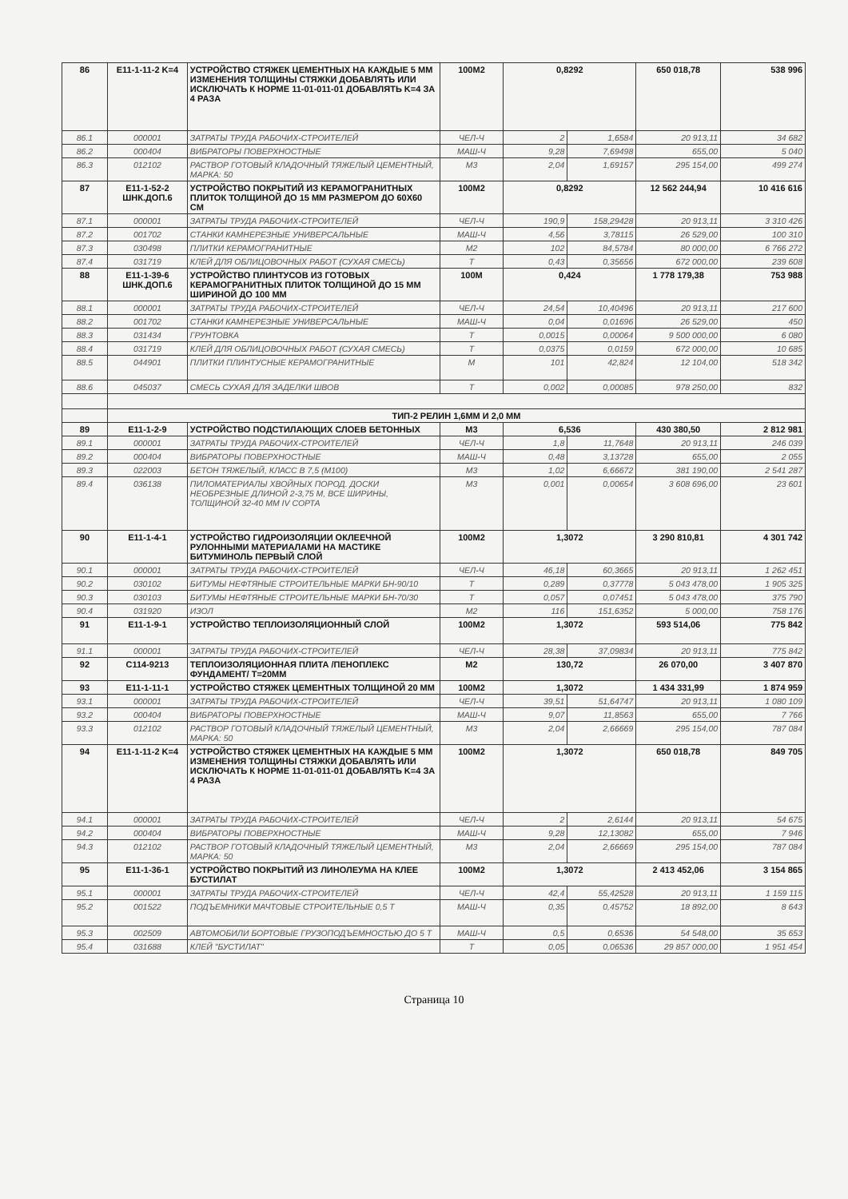| 86 | E11-1-11-2 K=4 | УСТРОЙСТВО СТЯЖЕК ЦЕМЕНТНЫХ НА КАЖДЫЕ 5 ММ ИЗМЕНЕНИЯ ТОЛЩИНЫ СТЯЖКИ ДОБАВЛЯТЬ ИЛИ ИСКЛЮЧАТЬ К НОРМЕ 11-01-011-01 ДОБАВЛЯТЬ K=4 ЗА 4 РАЗА | 100M2 | 0,8292 | | 650 018,78 | 538 996 |
| 86.1 | 000001 | ЗАТРАТЫ ТРУДА РАБОЧИХ-СТРОИТЕЛЕЙ | ЧЕЛ-Ч | 2 | 1,6584 | 20 913,11 | 34 682 |
| 86.2 | 000404 | ВИБРАТОРЫ ПОВЕРХНОСТНЫЕ | МАШ-Ч | 9,28 | 7,69498 | 655,00 | 5 040 |
| 86.3 | 012102 | РАСТВОР ГОТОВЫЙ КЛАДОЧНЫЙ ТЯЖЕЛЫЙ ЦЕМЕНТНЫЙ, МАРКА: 50 | М3 | 2,04 | 1,69157 | 295 154,00 | 499 274 |
| 87 | E11-1-52-2 ШНК.ДОП.6 | УСТРОЙСТВО ПОКРЫТИЙ ИЗ КЕРАМОГРАНИТНЫХ ПЛИТОК ТОЛЩИНОЙ ДО 15 ММ РАЗМЕРОМ ДО 60X60 СМ | 100M2 | 0,8292 | | 12 562 244,94 | 10 416 616 |
| 87.1 | 000001 | ЗАТРАТЫ ТРУДА РАБОЧИХ-СТРОИТЕЛЕЙ | ЧЕЛ-Ч | 190,9 | 158,29428 | 20 913,11 | 3 310 426 |
| 87.2 | 001702 | СТАНКИ КАМНЕРЕЗНЫЕ УНИВЕРСАЛЬНЫЕ | МАШ-Ч | 4,56 | 3,78115 | 26 529,00 | 100 310 |
| 87.3 | 030498 | ПЛИТКИ КЕРАМОГРАНИТНЫЕ | М2 | 102 | 84,5784 | 80 000,00 | 6 766 272 |
| 87.4 | 031719 | КЛЕЙ ДЛЯ ОБЛИЦОВОЧНЫХ РАБОТ (СУХАЯ СМЕСЬ) | Т | 0,43 | 0,35656 | 672 000,00 | 239 608 |
| 88 | E11-1-39-6 ШНК.ДОП.6 | УСТРОЙСТВО ПЛИНТУСОВ ИЗ ГОТОВЫХ КЕРАМОГРАНИТНЫХ ПЛИТОК ТОЛЩИНОЙ ДО 15 ММ ШИРИНОЙ ДО 100 ММ | 100М | 0,424 | | 1 778 179,38 | 753 988 |
| 88.1 | 000001 | ЗАТРАТЫ ТРУДА РАБОЧИХ-СТРОИТЕЛЕЙ | ЧЕЛ-Ч | 24,54 | 10,40496 | 20 913,11 | 217 600 |
| 88.2 | 001702 | СТАНКИ КАМНЕРЕЗНЫЕ УНИВЕРСАЛЬНЫЕ | МАШ-Ч | 0,04 | 0,01696 | 26 529,00 | 450 |
| 88.3 | 031434 | ГРУНТОВКА | Т | 0,0015 | 0,00064 | 9 500 000,00 | 6 080 |
| 88.4 | 031719 | КЛЕЙ ДЛЯ ОБЛИЦОВОЧНЫХ РАБОТ (СУХАЯ СМЕСЬ) | Т | 0,0375 | 0,0159 | 672 000,00 | 10 685 |
| 88.5 | 044901 | ПЛИТКИ ПЛИНТУСНЫЕ КЕРАМОГРАНИТНЫЕ | М | 101 | 42,824 | 12 104,00 | 518 342 |
| 88.6 | 045037 | СМЕСЬ СУХАЯ ДЛЯ ЗАДЕЛКИ ШВОВ | Т | 0,002 | 0,00085 | 978 250,00 | 832 |
| | ТИП-2 РЕЛИН 1,6ММ И 2,0 ММ | | | | | | |
| 89 | E11-1-2-9 | УСТРОЙСТВО ПОДСТИЛАЮЩИХ СЛОЕВ БЕТОННЫХ | М3 | 6,536 | | 430 380,50 | 2 812 981 |
| 89.1 | 000001 | ЗАТРАТЫ ТРУДА РАБОЧИХ-СТРОИТЕЛЕЙ | ЧЕЛ-Ч | 1,8 | 11,7648 | 20 913,11 | 246 039 |
| 89.2 | 000404 | ВИБРАТОРЫ ПОВЕРХНОСТНЫЕ | МАШ-Ч | 0,48 | 3,13728 | 655,00 | 2 055 |
| 89.3 | 022003 | БЕТОН ТЯЖЕЛЫЙ, КЛАСС В 7,5 (М100) | М3 | 1,02 | 6,66672 | 381 190,00 | 2 541 287 |
| 89.4 | 036138 | ПИЛОМАТЕРИАЛЫ ХВОЙНЫХ ПОРОД. ДОСКИ НЕОБРЕЗНЫЕ ДЛИНОЙ 2-3,75 М, ВСЕ ШИРИНЫ, ТОЛЩИНОЙ 32-40 ММ IV СОРТА | М3 | 0,001 | 0,00654 | 3 608 696,00 | 23 601 |
| 90 | E11-1-4-1 | УСТРОЙСТВО ГИДРОИЗОЛЯЦИИ ОКЛЕЕЧНОЙ РУЛОННЫМИ МАТЕРИАЛАМИ НА МАСТИКЕ БИТУМИНОЛЬ ПЕРВЫЙ СЛОЙ | 100M2 | 1,3072 | | 3 290 810,81 | 4 301 742 |
| 90.1 | 000001 | ЗАТРАТЫ ТРУДА РАБОЧИХ-СТРОИТЕЛЕЙ | ЧЕЛ-Ч | 46,18 | 60,3665 | 20 913,11 | 1 262 451 |
| 90.2 | 030102 | БИТУМЫ НЕФТЯНЫЕ СТРОИТЕЛЬНЫЕ МАРКИ БН-90/10 | Т | 0,289 | 0,37778 | 5 043 478,00 | 1 905 325 |
| 90.3 | 030103 | БИТУМЫ НЕФТЯНЫЕ СТРОИТЕЛЬНЫЕ МАРКИ БН-70/30 | Т | 0,057 | 0,07451 | 5 043 478,00 | 375 790 |
| 90.4 | 031920 | ИЗОЛ | М2 | 116 | 151,6352 | 5 000,00 | 758 176 |
| 91 | E11-1-9-1 | УСТРОЙСТВО ТЕПЛОИЗОЛЯЦИОННЫЙ СЛОЙ | 100M2 | 1,3072 | | 593 514,06 | 775 842 |
| 91.1 | 000001 | ЗАТРАТЫ ТРУДА РАБОЧИХ-СТРОИТЕЛЕЙ | ЧЕЛ-Ч | 28,38 | 37,09834 | 20 913,11 | 775 842 |
| 92 | C114-9213 | ТЕПЛОИЗОЛЯЦИОННАЯ ПЛИТА /ПЕНОПЛЕКС ФУНДАМЕНТ/ Т=20ММ | М2 | 130,72 | | 26 070,00 | 3 407 870 |
| 93 | E11-1-11-1 | УСТРОЙСТВО СТЯЖЕК ЦЕМЕНТНЫХ ТОЛЩИНОЙ 20 ММ | 100M2 | 1,3072 | | 1 434 331,99 | 1 874 959 |
| 93.1 | 000001 | ЗАТРАТЫ ТРУДА РАБОЧИХ-СТРОИТЕЛЕЙ | ЧЕЛ-Ч | 39,51 | 51,64747 | 20 913,11 | 1 080 109 |
| 93.2 | 000404 | ВИБРАТОРЫ ПОВЕРХНОСТНЫЕ | МАШ-Ч | 9,07 | 11,8563 | 655,00 | 7 766 |
| 93.3 | 012102 | РАСТВОР ГОТОВЫЙ КЛАДОЧНЫЙ ТЯЖЕЛЫЙ ЦЕМЕНТНЫЙ, МАРКА: 50 | М3 | 2,04 | 2,66669 | 295 154,00 | 787 084 |
| 94 | E11-1-11-2 K=4 | УСТРОЙСТВО СТЯЖЕК ЦЕМЕНТНЫХ НА КАЖДЫЕ 5 ММ ИЗМЕНЕНИЯ ТОЛЩИНЫ СТЯЖКИ ДОБАВЛЯТЬ ИЛИ ИСКЛЮЧАТЬ К НОРМЕ 11-01-011-01 ДОБАВЛЯТЬ K=4 ЗА 4 РАЗА | 100M2 | 1,3072 | | 650 018,78 | 849 705 |
| 94.1 | 000001 | ЗАТРАТЫ ТРУДА РАБОЧИХ-СТРОИТЕЛЕЙ | ЧЕЛ-Ч | 2 | 2,6144 | 20 913,11 | 54 675 |
| 94.2 | 000404 | ВИБРАТОРЫ ПОВЕРХНОСТНЫЕ | МАШ-Ч | 9,28 | 12,13082 | 655,00 | 7 946 |
| 94.3 | 012102 | РАСТВОР ГОТОВЫЙ КЛАДОЧНЫЙ ТЯЖЕЛЫЙ ЦЕМЕНТНЫЙ, МАРКА: 50 | М3 | 2,04 | 2,66669 | 295 154,00 | 787 084 |
| 95 | E11-1-36-1 | УСТРОЙСТВО ПОКРЫТИЙ ИЗ ЛИНОЛЕУМА НА КЛЕЕ БУСТИЛАТ | 100M2 | 1,3072 | | 2 413 452,06 | 3 154 865 |
| 95.1 | 000001 | ЗАТРАТЫ ТРУДА РАБОЧИХ-СТРОИТЕЛЕЙ | ЧЕЛ-Ч | 42,4 | 55,42528 | 20 913,11 | 1 159 115 |
| 95.2 | 001522 | ПОДЪЕМНИКИ МАЧТОВЫЕ СТРОИТЕЛЬНЫЕ 0,5 Т | МАШ-Ч | 0,35 | 0,45752 | 18 892,00 | 8 643 |
| 95.3 | 002509 | АВТОМОБИЛИ БОРТОВЫЕ ГРУЗОПОДЪЕМНОСТЬЮ ДО 5 Т | МАШ-Ч | 0,5 | 0,6536 | 54 548,00 | 35 653 |
| 95.4 | 031688 | КЛЕЙ "БУСТИЛАТ" | Т | 0,05 | 0,06536 | 29 857 000,00 | 1 951 454 |
Страница 10